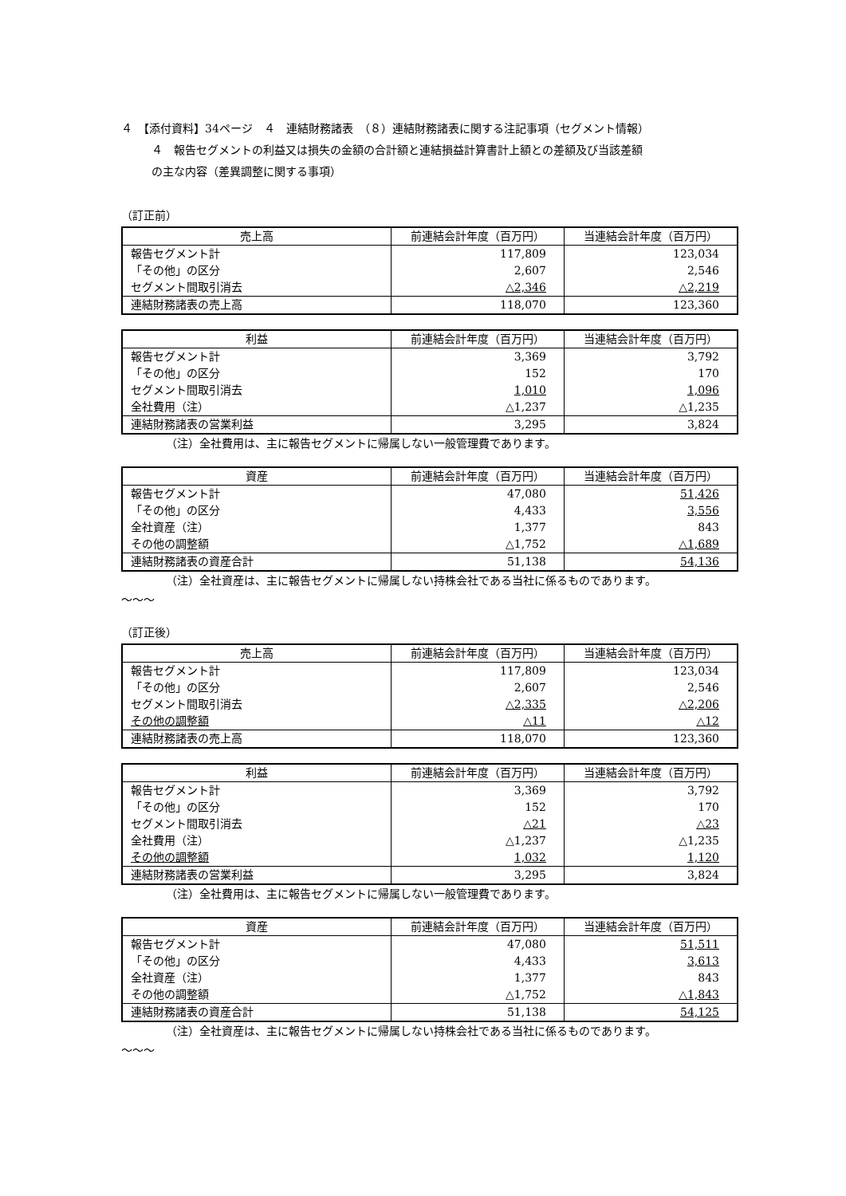４　【添付資料】34ページ　４　連結財務諸表　（８）連結財務諸表に関する注記事項（セグメント情報）
４　報告セグメントの利益又は損失の金額の合計額と連結損益計算書計上額との差額及び当該差額
の主な内容（差異調整に関する事項）
（訂正前）
| 売上高 | 前連結会計年度（百万円） | 当連結会計年度（百万円） |
| --- | --- | --- |
| 報告セグメント計 | 117,809 | 123,034 |
| 「その他」の区分 | 2,607 | 2,546 |
| セグメント間取引消去 | △2,346 | △2,219 |
| 連結財務諸表の売上高 | 118,070 | 123,360 |
| 利益 | 前連結会計年度（百万円） | 当連結会計年度（百万円） |
| --- | --- | --- |
| 報告セグメント計 | 3,369 | 3,792 |
| 「その他」の区分 | 152 | 170 |
| セグメント間取引消去 | 1,010 | 1,096 |
| 全社費用（注） | △1,237 | △1,235 |
| 連結財務諸表の営業利益 | 3,295 | 3,824 |
（注）全社費用は、主に報告セグメントに帰属しない一般管理費であります。
| 資産 | 前連結会計年度（百万円） | 当連結会計年度（百万円） |
| --- | --- | --- |
| 報告セグメント計 | 47,080 | 51,426 |
| 「その他」の区分 | 4,433 | 3,556 |
| 全社資産（注） | 1,377 | 843 |
| その他の調整額 | △1,752 | △1,689 |
| 連結財務諸表の資産合計 | 51,138 | 54,136 |
（注）全社資産は、主に報告セグメントに帰属しない持株会社である当社に係るものであります。
～～～
（訂正後）
| 売上高 | 前連結会計年度（百万円） | 当連結会計年度（百万円） |
| --- | --- | --- |
| 報告セグメント計 | 117,809 | 123,034 |
| 「その他」の区分 | 2,607 | 2,546 |
| セグメント間取引消去 | △2,335 | △2,206 |
| その他の調整額 | △11 | △12 |
| 連結財務諸表の売上高 | 118,070 | 123,360 |
| 利益 | 前連結会計年度（百万円） | 当連結会計年度（百万円） |
| --- | --- | --- |
| 報告セグメント計 | 3,369 | 3,792 |
| 「その他」の区分 | 152 | 170 |
| セグメント間取引消去 | △21 | △23 |
| 全社費用（注） | △1,237 | △1,235 |
| その他の調整額 | 1,032 | 1,120 |
| 連結財務諸表の営業利益 | 3,295 | 3,824 |
（注）全社費用は、主に報告セグメントに帰属しない一般管理費であります。
| 資産 | 前連結会計年度（百万円） | 当連結会計年度（百万円） |
| --- | --- | --- |
| 報告セグメント計 | 47,080 | 51,511 |
| 「その他」の区分 | 4,433 | 3,613 |
| 全社資産（注） | 1,377 | 843 |
| その他の調整額 | △1,752 | △1,843 |
| 連結財務諸表の資産合計 | 51,138 | 54,125 |
（注）全社資産は、主に報告セグメントに帰属しない持株会社である当社に係るものであります。
～～～